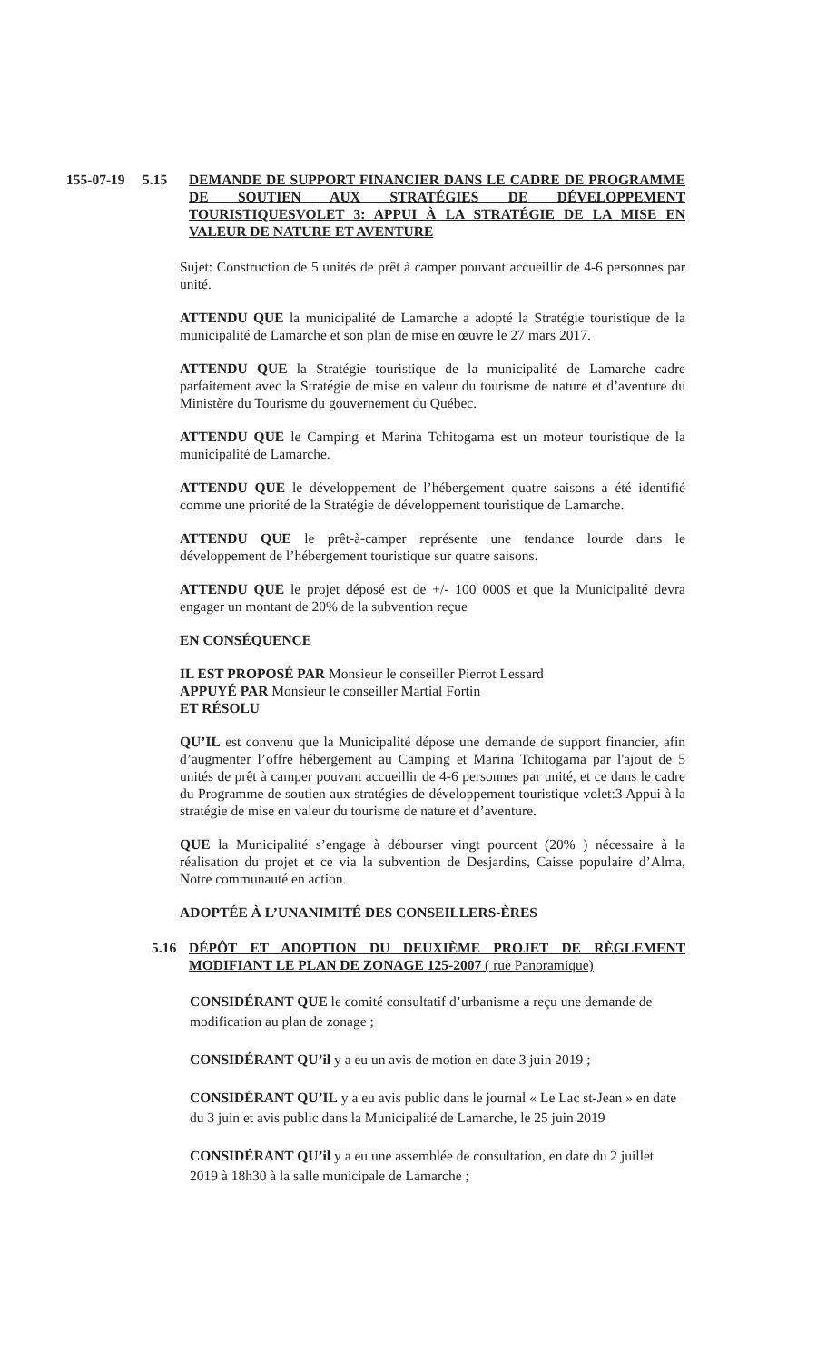155-07-19 5.15 DEMANDE DE SUPPORT FINANCIER DANS LE CADRE DE PROGRAMME DE SOUTIEN AUX STRATÉGIES DE DÉVELOPPEMENT TOURISTIQUESVOLET 3: APPUI À LA STRATÉGIE DE LA MISE EN VALEUR DE NATURE ET AVENTURE
Sujet: Construction de 5 unités de prêt à camper pouvant accueillir de 4-6 personnes par unité.
ATTENDU QUE la municipalité de Lamarche a adopté la Stratégie touristique de la municipalité de Lamarche et son plan de mise en œuvre le 27 mars 2017.
ATTENDU QUE la Stratégie touristique de la municipalité de Lamarche cadre parfaitement avec la Stratégie de mise en valeur du tourisme de nature et d’aventure du Ministère du Tourisme du gouvernement du Québec.
ATTENDU QUE le Camping et Marina Tchitogama est un moteur touristique de la municipalité de Lamarche.
ATTENDU QUE le développement de l’hébergement quatre saisons a été identifié comme une priorité de la Stratégie de développement touristique de Lamarche.
ATTENDU QUE le prêt-à-camper représente une tendance lourde dans le développement de l’hébergement touristique sur quatre saisons.
ATTENDU QUE le projet déposé est de +/- 100 000$ et que la Municipalité devra engager un montant de 20% de la subvention reçue
EN CONSÉQUENCE
IL EST PROPOSÉ PAR Monsieur le conseiller Pierrot Lessard
APPUYÉ PAR Monsieur le conseiller Martial Fortin
ET RÉSOLU
QU’IL est convenu que la Municipalité dépose une demande de support financier, afin d’augmenter l’offre hébergement au Camping et Marina Tchitogama par l'ajout de 5 unités de prêt à camper pouvant accueillir de 4-6 personnes par unité, et ce dans le cadre du Programme de soutien aux stratégies de développement touristique volet:3 Appui à la stratégie de mise en valeur du tourisme de nature et d’aventure.
QUE la Municipalité s’engage à débourser vingt pourcent (20% ) nécessaire à la réalisation du projet et ce via la subvention de Desjardins, Caisse populaire d’Alma, Notre communauté en action.
ADOPTÉE À L’UNANIMITÉ DES CONSEILLERS-ÈRES
5.16 DÉPÔT ET ADOPTION DU DEUXIÈME PROJET DE RÈGLEMENT MODIFIANT LE PLAN DE ZONAGE 125-2007 ( rue Panoramique)
CONSIDÉRANT QUE le comité consultatif d’urbanisme a reçu une demande de modification au plan de zonage ;
CONSIDÉRANT QU’il y a eu un avis de motion en date 3 juin 2019 ;
CONSIDÉRANT QU’IL y a eu avis public dans le journal « Le Lac st-Jean » en date du 3 juin et avis public dans la Municipalité de Lamarche, le 25 juin 2019
CONSIDÉRANT QU’il y a eu une assemblée de consultation, en date du 2 juillet 2019 à 18h30 à la salle municipale de Lamarche ;